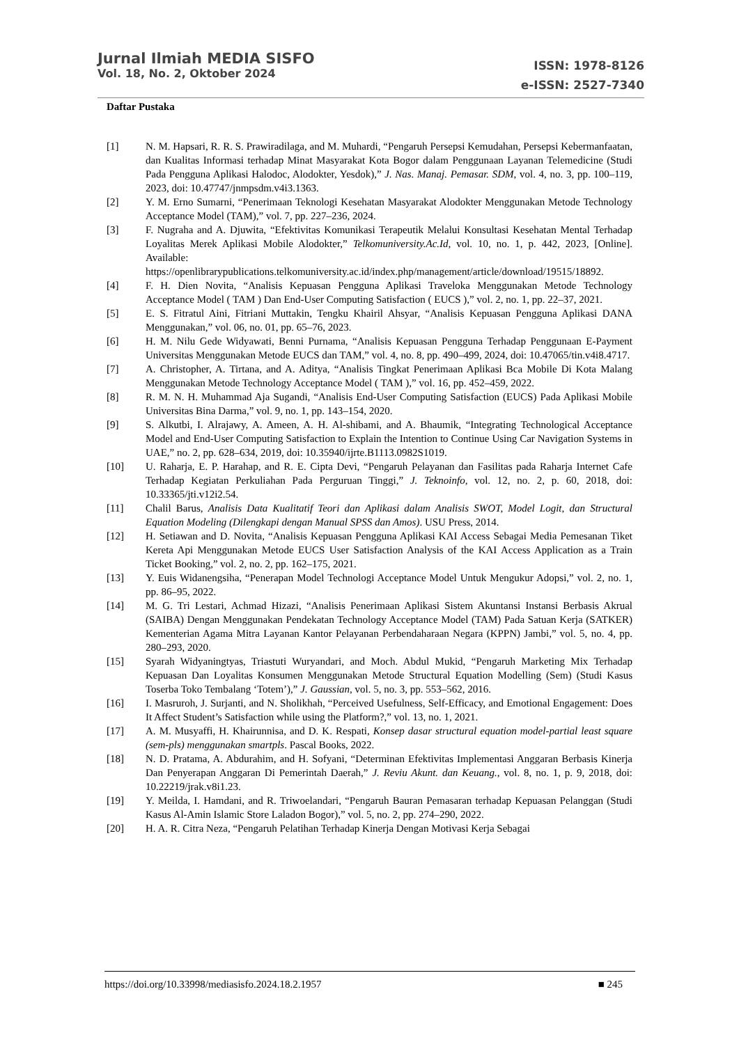Jurnal Ilmiah MEDIA SISFO
Vol. 18, No. 2, Oktober 2024
ISSN: 1978-8126
e-ISSN: 2527-7340
Daftar Pustaka
[1] N. M. Hapsari, R. R. S. Prawiradilaga, and M. Muhardi, “Pengaruh Persepsi Kemudahan, Persepsi Kebermanfaatan, dan Kualitas Informasi terhadap Minat Masyarakat Kota Bogor dalam Penggunaan Layanan Telemedicine (Studi Pada Pengguna Aplikasi Halodoc, Alodokter, Yesdok),” J. Nas. Manaj. Pemasar. SDM, vol. 4, no. 3, pp. 100–119, 2023, doi: 10.47747/jnmpsdm.v4i3.1363.
[2] Y. M. Erno Sumarni, “Penerimaan Teknologi Kesehatan Masyarakat Alodokter Menggunakan Metode Technology Acceptance Model (TAM),” vol. 7, pp. 227–236, 2024.
[3] F. Nugraha and A. Djuwita, “Efektivitas Komunikasi Terapeutik Melalui Konsultasi Kesehatan Mental Terhadap Loyalitas Merek Aplikasi Mobile Alodokter,” Telkomuniversity.Ac.Id, vol. 10, no. 1, p. 442, 2023, [Online]. Available: https://openlibrarypublications.telkomuniversity.ac.id/index.php/management/article/download/19515/18892.
[4] F. H. Dien Novita, “Analisis Kepuasan Pengguna Aplikasi Traveloka Menggunakan Metode Technology Acceptance Model ( TAM ) Dan End-User Computing Satisfaction ( EUCS ),” vol. 2, no. 1, pp. 22–37, 2021.
[5] E. S. Fitratul Aini, Fitriani Muttakin, Tengku Khairil Ahsyar, “Analisis Kepuasan Pengguna Aplikasi DANA Menggunakan,” vol. 06, no. 01, pp. 65–76, 2023.
[6] H. M. Nilu Gede Widyawati, Benni Purnama, “Analisis Kepuasan Pengguna Terhadap Penggunaan E-Payment Universitas Menggunakan Metode EUCS dan TAM,” vol. 4, no. 8, pp. 490–499, 2024, doi: 10.47065/tin.v4i8.4717.
[7] A. Christopher, A. Tirtana, and A. Aditya, “Analisis Tingkat Penerimaan Aplikasi Bca Mobile Di Kota Malang Menggunakan Metode Technology Acceptance Model ( TAM ),” vol. 16, pp. 452–459, 2022.
[8] R. M. N. H. Muhammad Aja Sugandi, “Analisis End-User Computing Satisfaction (EUCS) Pada Aplikasi Mobile Universitas Bina Darma,” vol. 9, no. 1, pp. 143–154, 2020.
[9] S. Alkutbi, I. Alrajawy, A. Ameen, A. H. Al-shibami, and A. Bhaumik, “Integrating Technological Acceptance Model and End-User Computing Satisfaction to Explain the Intention to Continue Using Car Navigation Systems in UAE,” no. 2, pp. 628–634, 2019, doi: 10.35940/ijrte.B1113.0982S1019.
[10] U. Raharja, E. P. Harahap, and R. E. Cipta Devi, “Pengaruh Pelayanan dan Fasilitas pada Raharja Internet Cafe Terhadap Kegiatan Perkuliahan Pada Perguruan Tinggi,” J. Teknoinfo, vol. 12, no. 2, p. 60, 2018, doi: 10.33365/jti.v12i2.54.
[11] Chalil Barus, Analisis Data Kualitatif Teori dan Aplikasi dalam Analisis SWOT, Model Logit, dan Structural Equation Modeling (Dilengkapi dengan Manual SPSS dan Amos). USU Press, 2014.
[12] H. Setiawan and D. Novita, “Analisis Kepuasan Pengguna Aplikasi KAI Access Sebagai Media Pemesanan Tiket Kereta Api Menggunakan Metode EUCS User Satisfaction Analysis of the KAI Access Application as a Train Ticket Booking,” vol. 2, no. 2, pp. 162–175, 2021.
[13] Y. Euis Widanengsiha, “Penerapan Model Technologi Acceptance Model Untuk Mengukur Adopsi,” vol. 2, no. 1, pp. 86–95, 2022.
[14] M. G. Tri Lestari, Achmad Hizazi, “Analisis Penerimaan Aplikasi Sistem Akuntansi Instansi Berbasis Akrual (SAIBA) Dengan Menggunakan Pendekatan Technology Acceptance Model (TAM) Pada Satuan Kerja (SATKER) Kementerian Agama Mitra Layanan Kantor Pelayanan Perbendaharaan Negara (KPPN) Jambi,” vol. 5, no. 4, pp. 280–293, 2020.
[15] Syarah Widyaningtyas, Triastuti Wuryandari, and Moch. Abdul Mukid, “Pengaruh Marketing Mix Terhadap Kepuasan Dan Loyalitas Konsumen Menggunakan Metode Structural Equation Modelling (Sem) (Studi Kasus Toserba Toko Tembalang ‘Totem’),” J. Gaussian, vol. 5, no. 3, pp. 553–562, 2016.
[16] I. Masruroh, J. Surjanti, and N. Sholikhah, “Perceived Usefulness, Self-Efficacy, and Emotional Engagement: Does It Affect Student’s Satisfaction while using the Platform?,” vol. 13, no. 1, 2021.
[17] A. M. Musyaffi, H. Khairunnisa, and D. K. Respati, Konsep dasar structural equation model-partial least square (sem-pls) menggunakan smartpls. Pascal Books, 2022.
[18] N. D. Pratama, A. Abdurahim, and H. Sofyani, “Determinan Efektivitas Implementasi Anggaran Berbasis Kinerja Dan Penyerapan Anggaran Di Pemerintah Daerah,” J. Reviu Akunt. dan Keuang., vol. 8, no. 1, p. 9, 2018, doi: 10.22219/jrak.v8i1.23.
[19] Y. Meilda, I. Hamdani, and R. Triwoelandari, “Pengaruh Bauran Pemasaran terhadap Kepuasan Pelanggan (Studi Kasus Al-Amin Islamic Store Laladon Bogor),” vol. 5, no. 2, pp. 274–290, 2022.
[20] H. A. R. Citra Neza, “Pengaruh Pelatihan Terhadap Kinerja Dengan Motivasi Kerja Sebagai
https://doi.org/10.33998/mediasisfo.2024.18.2.1957 ■ 245